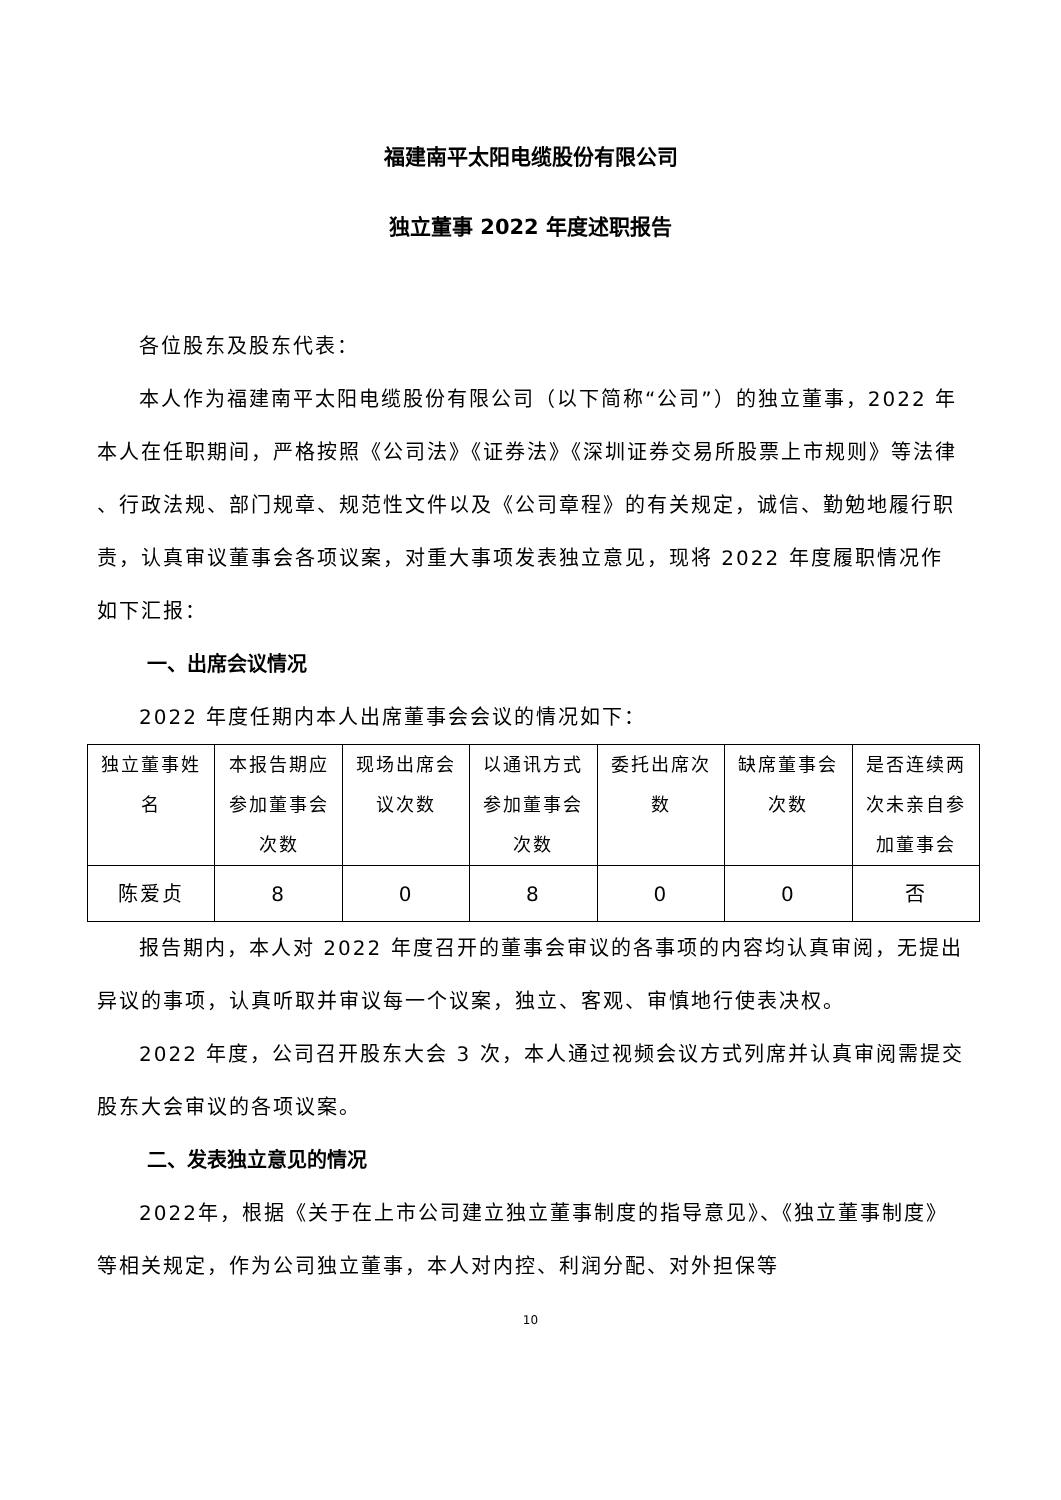福建南平太阳电缆股份有限公司
独立董事 2022 年度述职报告
各位股东及股东代表：
本人作为福建南平太阳电缆股份有限公司（以下简称“公司”）的独立董事，2022 年本人在任职期间，严格按照《公司法》《证券法》《深圳证券交易所股票上市规则》等法律 、行政法规、部门规章、规范性文件以及《公司章程》的有关规定，诚信、勤勉地履行职责，认真审议董事会各项议案，对重大事项发表独立意见，现将 2022 年度履职情况作如下汇报：
一、出席会议情况
2022 年度任期内本人出席董事会会议的情况如下：
| 独立董事姓名 | 本报告期应参加董事会次数 | 现场出席会议次数 | 以通讯方式参加董事会次数 | 委托出席次数 | 缺席董事会次数 | 是否连续两次未亲自参加董事会 |
| 陈爱贞 | 8 | 0 | 8 | 0 | 0 | 否 |
报告期内，本人对 2022 年度召开的董事会审议的各事项的内容均认真审阅，无提出异议的事项，认真听取并审议每一个议案，独立、客观、审慎地行使表决权。
2022 年度，公司召开股东大会 3 次，本人通过视频会议方式列席并认真审阅需提交股东大会审议的各项议案。
二、发表独立意见的情况
2022年，根据《关于在上市公司建立独立董事制度的指导意见》、《独立董事制度》等相关规定，作为公司独立董事，本人对内控、利润分配、对外担保等
10